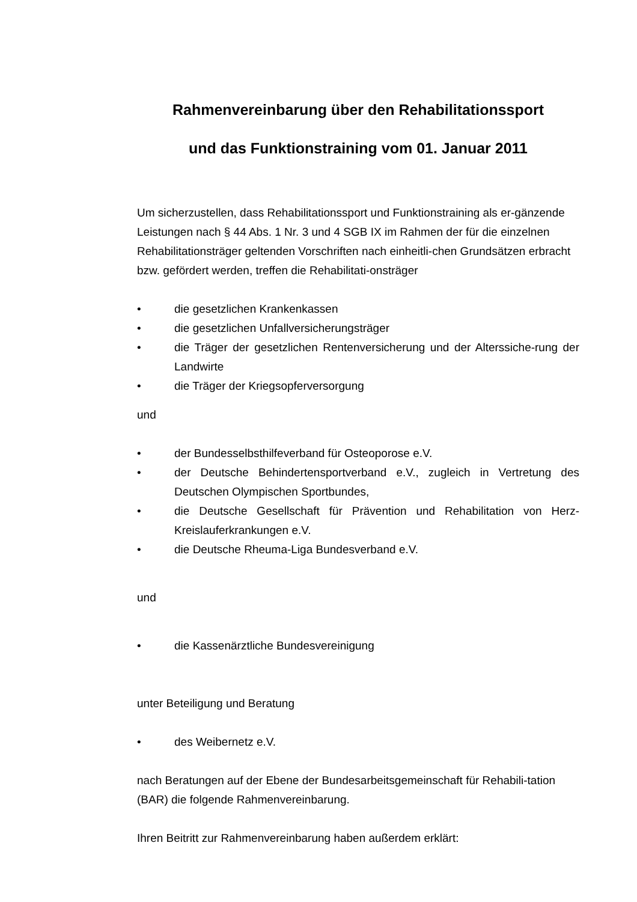Rahmenvereinbarung über den Rehabilitationssport
und das Funktionstraining vom 01. Januar 2011
Um sicherzustellen, dass Rehabilitationssport und Funktionstraining als er-gänzende Leistungen nach § 44 Abs. 1 Nr. 3 und 4 SGB IX im Rahmen der für die einzelnen Rehabilitationsträger geltenden Vorschriften nach einheitli-chen Grundsätzen erbracht bzw. gefördert werden, treffen die Rehabilitati-onsträger
• die gesetzlichen Krankenkassen
• die gesetzlichen Unfallversicherungsträger
• die Träger der gesetzlichen Rentenversicherung und der Alterssiche-rung der Landwirte
• die Träger der Kriegsopferversorgung
und
• der Bundesselbsthilfeverband für Osteoporose e.V.
• der Deutsche Behindertensportverband e.V., zugleich in Vertretung des Deutschen Olympischen Sportbundes,
• die Deutsche Gesellschaft für Prävention und Rehabilitation von Herz-Kreislauferkrankungen e.V.
• die Deutsche Rheuma-Liga Bundesverband e.V.
und
• die Kassenärztliche Bundesvereinigung
unter Beteiligung und Beratung
• des Weibernetz e.V.
nach Beratungen auf der Ebene der Bundesarbeitsgemeinschaft für Rehabili-tation (BAR) die folgende Rahmenvereinbarung.
Ihren Beitritt zur Rahmenvereinbarung haben außerdem erklärt: